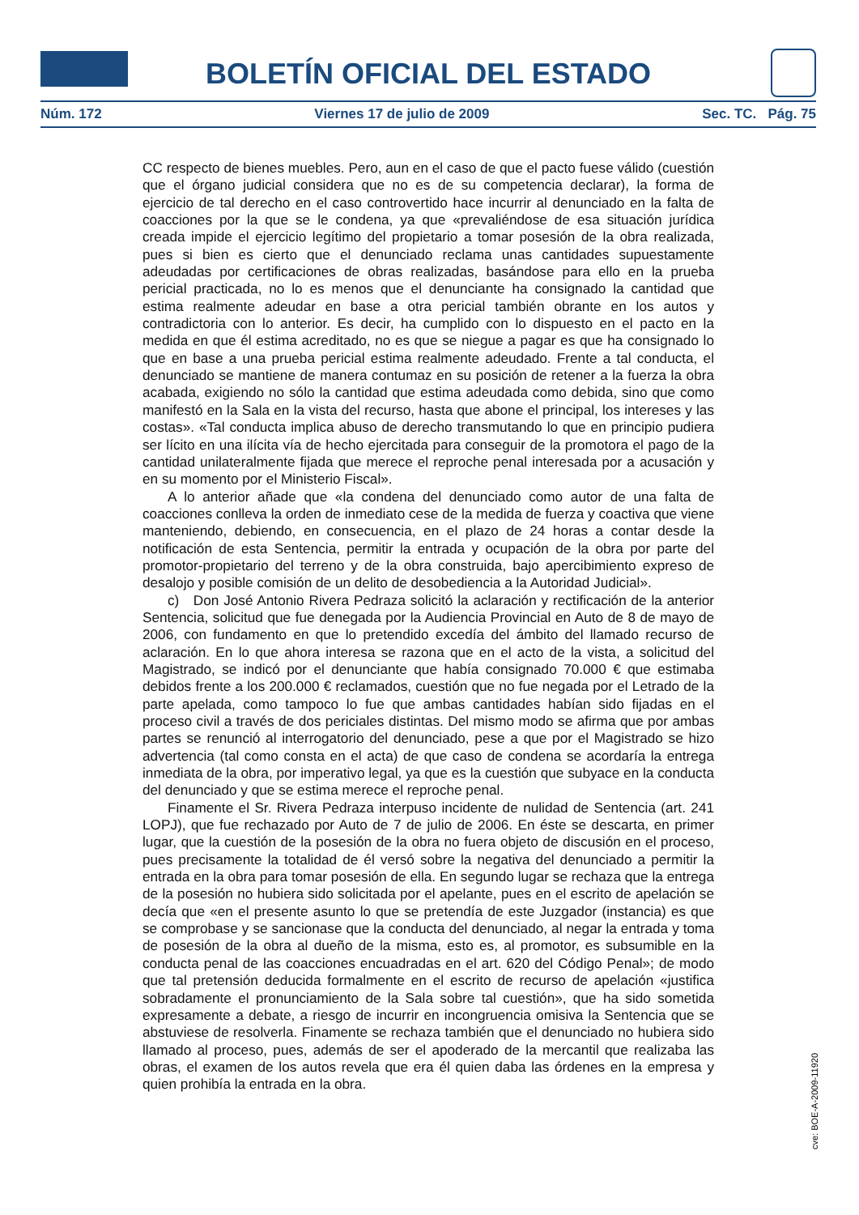BOLETÍN OFICIAL DEL ESTADO
Núm. 172 Viernes 17 de julio de 2009 Sec. TC. Pág. 75
CC respecto de bienes muebles. Pero, aun en el caso de que el pacto fuese válido (cuestión que el órgano judicial considera que no es de su competencia declarar), la forma de ejercicio de tal derecho en el caso controvertido hace incurrir al denunciado en la falta de coacciones por la que se le condena, ya que «prevaliéndose de esa situación jurídica creada impide el ejercicio legítimo del propietario a tomar posesión de la obra realizada, pues si bien es cierto que el denunciado reclama unas cantidades supuestamente adeudadas por certificaciones de obras realizadas, basándose para ello en la prueba pericial practicada, no lo es menos que el denunciante ha consignado la cantidad que estima realmente adeudar en base a otra pericial también obrante en los autos y contradictoria con lo anterior. Es decir, ha cumplido con lo dispuesto en el pacto en la medida en que él estima acreditado, no es que se niegue a pagar es que ha consignado lo que en base a una prueba pericial estima realmente adeudado. Frente a tal conducta, el denunciado se mantiene de manera contumaz en su posición de retener a la fuerza la obra acabada, exigiendo no sólo la cantidad que estima adeudada como debida, sino que como manifestó en la Sala en la vista del recurso, hasta que abone el principal, los intereses y las costas». «Tal conducta implica abuso de derecho transmutando lo que en principio pudiera ser lícito en una ilícita vía de hecho ejercitada para conseguir de la promotora el pago de la cantidad unilateralmente fijada que merece el reproche penal interesada por a acusación y en su momento por el Ministerio Fiscal».
A lo anterior añade que «la condena del denunciado como autor de una falta de coacciones conlleva la orden de inmediato cese de la medida de fuerza y coactiva que viene manteniendo, debiendo, en consecuencia, en el plazo de 24 horas a contar desde la notificación de esta Sentencia, permitir la entrada y ocupación de la obra por parte del promotor-propietario del terreno y de la obra construida, bajo apercibimiento expreso de desalojo y posible comisión de un delito de desobediencia a la Autoridad Judicial».
c) Don José Antonio Rivera Pedraza solicitó la aclaración y rectificación de la anterior Sentencia, solicitud que fue denegada por la Audiencia Provincial en Auto de 8 de mayo de 2006, con fundamento en que lo pretendido excedía del ámbito del llamado recurso de aclaración. En lo que ahora interesa se razona que en el acto de la vista, a solicitud del Magistrado, se indicó por el denunciante que había consignado 70.000 € que estimaba debidos frente a los 200.000 € reclamados, cuestión que no fue negada por el Letrado de la parte apelada, como tampoco lo fue que ambas cantidades habían sido fijadas en el proceso civil a través de dos periciales distintas. Del mismo modo se afirma que por ambas partes se renunció al interrogatorio del denunciado, pese a que por el Magistrado se hizo advertencia (tal como consta en el acta) de que caso de condena se acordaría la entrega inmediata de la obra, por imperativo legal, ya que es la cuestión que subyace en la conducta del denunciado y que se estima merece el reproche penal.
Finamente el Sr. Rivera Pedraza interpuso incidente de nulidad de Sentencia (art. 241 LOPJ), que fue rechazado por Auto de 7 de julio de 2006. En éste se descarta, en primer lugar, que la cuestión de la posesión de la obra no fuera objeto de discusión en el proceso, pues precisamente la totalidad de él versó sobre la negativa del denunciado a permitir la entrada en la obra para tomar posesión de ella. En segundo lugar se rechaza que la entrega de la posesión no hubiera sido solicitada por el apelante, pues en el escrito de apelación se decía que «en el presente asunto lo que se pretendía de este Juzgador (instancia) es que se comprobase y se sancionase que la conducta del denunciado, al negar la entrada y toma de posesión de la obra al dueño de la misma, esto es, al promotor, es subsumible en la conducta penal de las coacciones encuadradas en el art. 620 del Código Penal»; de modo que tal pretensión deducida formalmente en el escrito de recurso de apelación «justifica sobradamente el pronunciamiento de la Sala sobre tal cuestión», que ha sido sometida expresamente a debate, a riesgo de incurrir en incongruencia omisiva la Sentencia que se abstuviese de resolverla. Finamente se rechaza también que el denunciado no hubiera sido llamado al proceso, pues, además de ser el apoderado de la mercantil que realizaba las obras, el examen de los autos revela que era él quien daba las órdenes en la empresa y quien prohibía la entrada en la obra.
cve: BOE-A-2009-11920